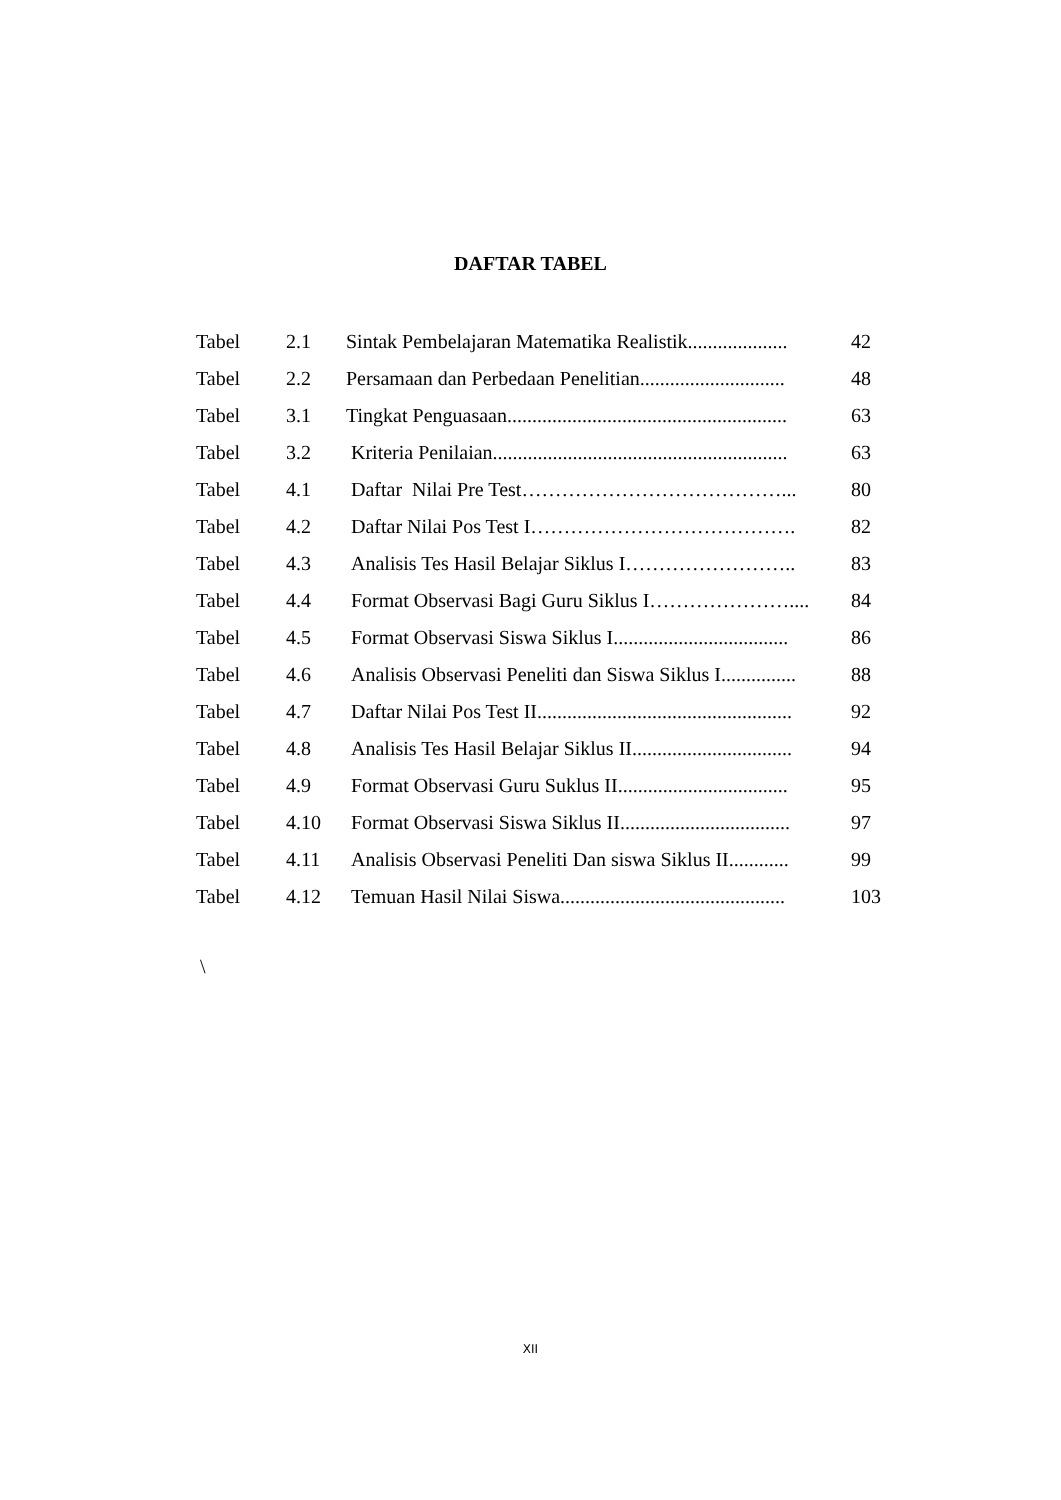DAFTAR TABEL
| Tabel | 2.1 | Sintak Pembelajaran Matematika Realistik.................... | 42 |
| Tabel | 2.2 | Persamaan dan Perbedaan Penelitian............................. | 48 |
| Tabel | 3.1 | Tingkat Penguasaan........................................................ | 63 |
| Tabel | 3.2 | Kriteria Penilaian........................................................... | 63 |
| Tabel | 4.1 | Daftar Nilai Pre Test…………………………………... | 80 |
| Tabel | 4.2 | Daftar Nilai Pos Test I…………………………………. | 82 |
| Tabel | 4.3 | Analisis Tes Hasil Belajar Siklus I…………………….. | 83 |
| Tabel | 4.4 | Format Observasi Bagi Guru Siklus I………………….... | 84 |
| Tabel | 4.5 | Format Observasi Siswa Siklus I................................... | 86 |
| Tabel | 4.6 | Analisis Observasi Peneliti dan Siswa Siklus I............... | 88 |
| Tabel | 4.7 | Daftar Nilai Pos Test II................................................... | 92 |
| Tabel | 4.8 | Analisis Tes Hasil Belajar Siklus II................................ | 94 |
| Tabel | 4.9 | Format Observasi Guru Suklus II.................................. | 95 |
| Tabel | 4.10 | Format Observasi Siswa Siklus II.................................. | 97 |
| Tabel | 4.11 | Analisis Observasi Peneliti Dan siswa Siklus II............ | 99 |
| Tabel | 4.12 | Temuan Hasil Nilai Siswa............................................. | 103 |
\
XII